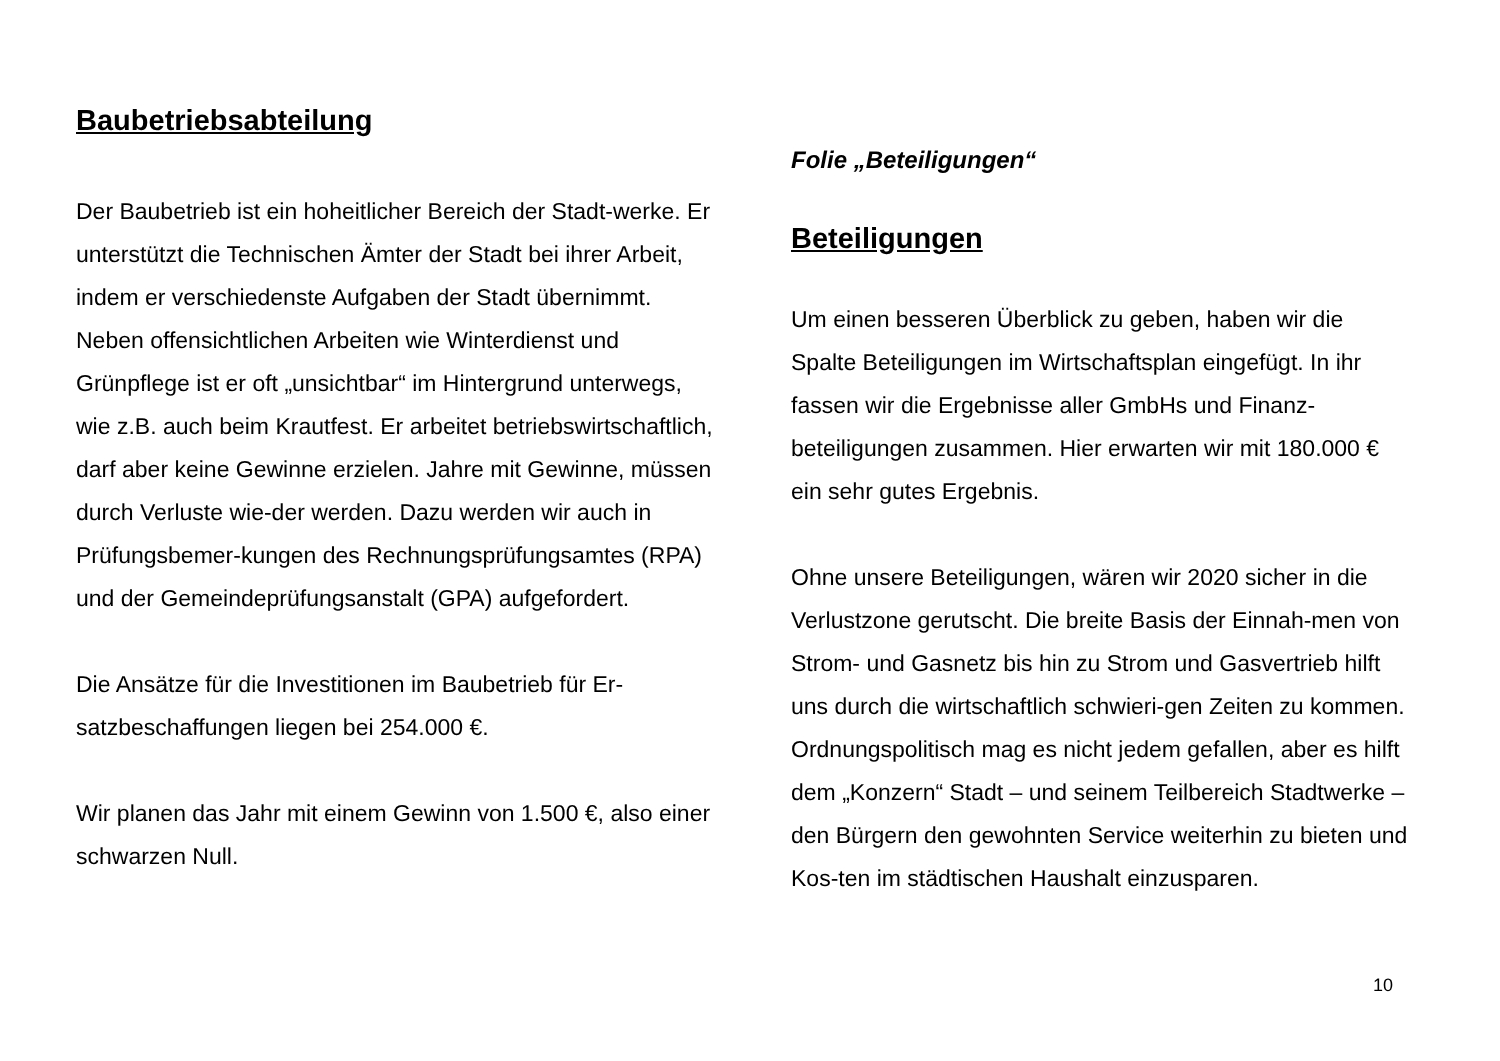Baubetriebsabteilung
Der Baubetrieb ist ein hoheitlicher Bereich der Stadt-werke. Er unterstützt die Technischen Ämter der Stadt bei ihrer Arbeit, indem er verschiedenste Aufgaben der Stadt übernimmt. Neben offensichtlichen Arbeiten wie Winterdienst und Grünpflege ist er oft „unsichtbar“ im Hintergrund unterwegs, wie z.B. auch beim Krautfest. Er arbeitet betriebswirtschaftlich, darf aber keine Gewinne erzielen. Jahre mit Gewinne, müssen durch Verluste wie-der werden. Dazu werden wir auch in Prüfungsbemer-kungen des Rechnungsprüfungsamtes (RPA) und der Gemeindeprüfungsanstalt (GPA) aufgefordert.
Die Ansätze für die Investitionen im Baubetrieb für Er-satzbeschaffungen liegen bei 254.000 €.
Wir planen das Jahr mit einem Gewinn von 1.500 €, also einer schwarzen Null.
Folie „Beteiligungen“
Beteiligungen
Um einen besseren Überblick zu geben, haben wir die Spalte Beteiligungen im Wirtschaftsplan eingefügt. In ihr fassen wir die Ergebnisse aller GmbHs und Finanz-beteiligungen zusammen. Hier erwarten wir mit 180.000 € ein sehr gutes Ergebnis.
Ohne unsere Beteiligungen, wären wir 2020 sicher in die Verlustzone gerutscht. Die breite Basis der Einnah-men von Strom- und Gasnetz bis hin zu Strom und Gasvertrieb hilft uns durch die wirtschaftlich schwieri-gen Zeiten zu kommen. Ordnungspolitisch mag es nicht jedem gefallen, aber es hilft dem „Konzern“ Stadt – und seinem Teilbereich Stadtwerke – den Bürgern den gewohnten Service weiterhin zu bieten und Kos-ten im städtischen Haushalt einzusparen.
10